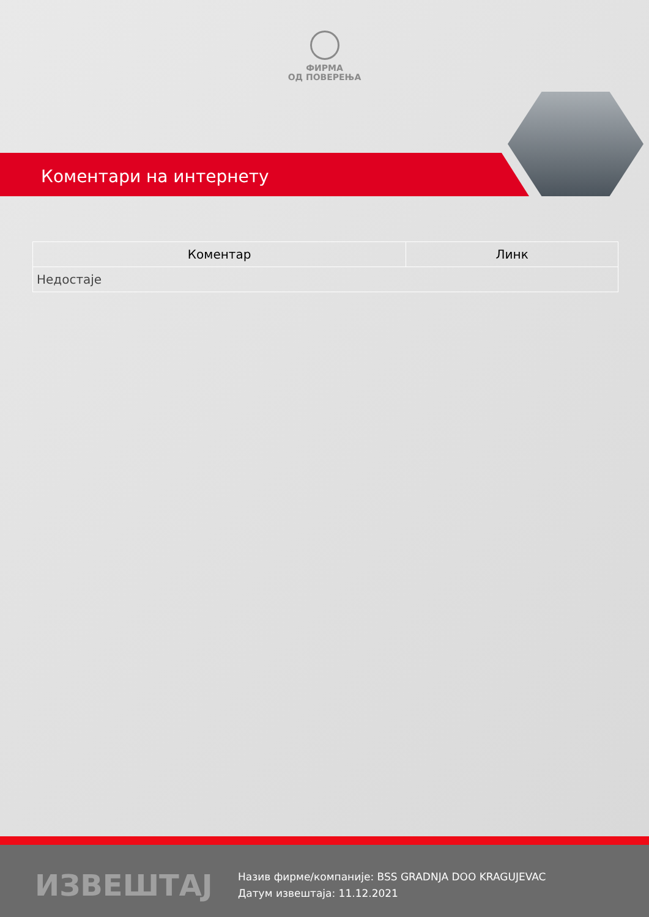ФИРМА
ОД ПОВЕРЕЊА
Коментари на интернету
| Коментар | Линк |
| --- | --- |
| Недостаје | |
ИЗВЕШТАЈ
Назив фирме/компаније: BSS GRADNJA DOO KRAGUJEVAC
Датум извештаја: 11.12.2021